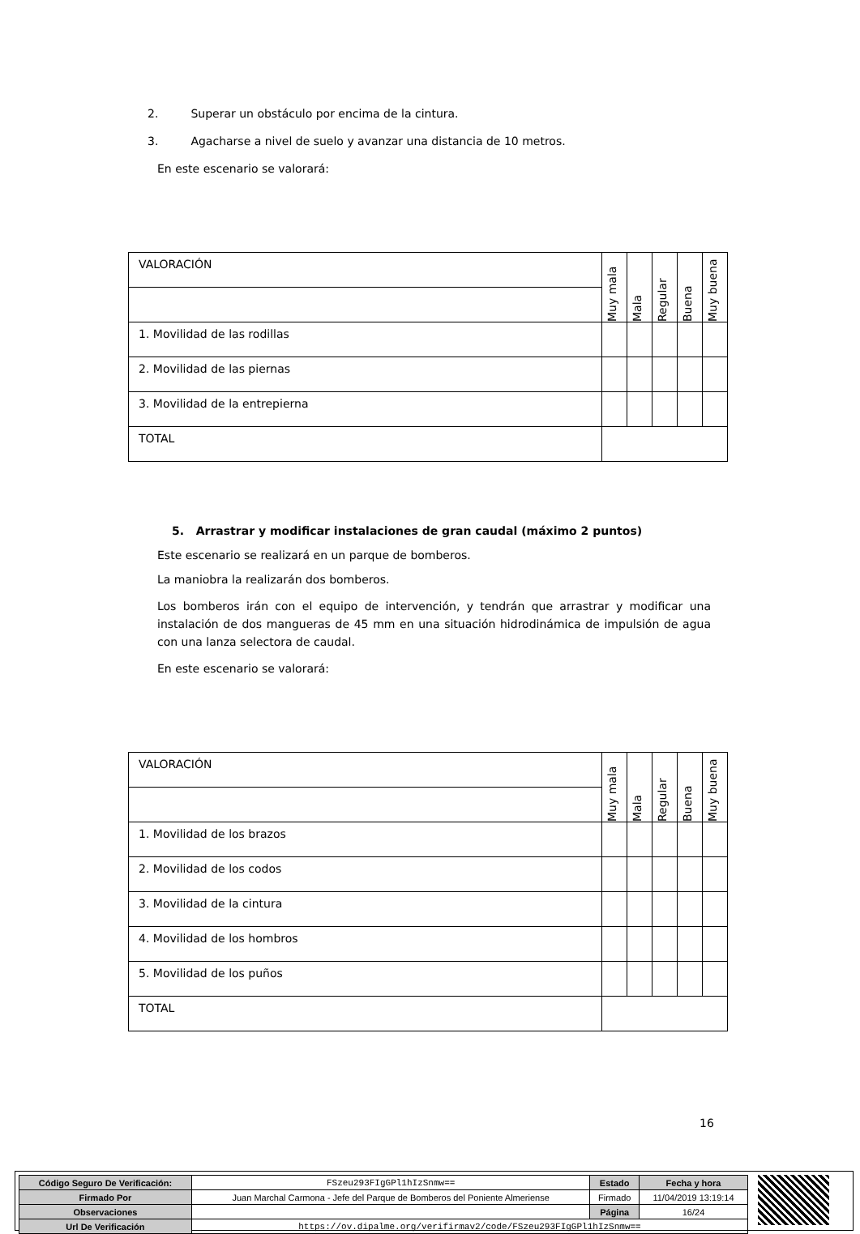2. Superar un obstáculo por encima de la cintura.
3. Agacharse a nivel de suelo y avanzar una distancia de 10 metros.
En este escenario se valorará:
| VALORACIÓN | Muy mala | Mala | Regular | Buena | Muy buena |
| 1. Movilidad de las rodillas | | | | | |
| 2. Movilidad de las piernas | | | | | |
| 3. Movilidad de la entrepierna | | | | | |
| TOTAL | | | | | |
5. Arrastrar y modificar instalaciones de gran caudal (máximo 2 puntos)
Este escenario se realizará en un parque de bomberos.
La maniobra la realizarán dos bomberos.
Los bomberos irán con el equipo de intervención, y tendrán que arrastrar y modificar una instalación de dos mangueras de 45 mm en una situación hidrodinámica de impulsión de agua con una lanza selectora de caudal.
En este escenario se valorará:
| VALORACIÓN | Muy mala | Mala | Regular | Buena | Muy buena |
| 1. Movilidad de los brazos | | | | | |
| 2. Movilidad de los codos | | | | | |
| 3. Movilidad de la cintura | | | | | |
| 4. Movilidad de los hombros | | | | | |
| 5. Movilidad de los puños | | | | | |
| TOTAL | | | | | |
16
| Código Seguro De Verificación: | FSzeu293FIgGPl1hIzSnmw== | Estado | Fecha y hora |
| Firmado Por | Juan Marchal Carmona - Jefe del Parque de Bomberos del Poniente Almeriense | Firmado | 11/04/2019 13:19:14 |
| Observaciones | | Página | 16/24 |
| Url De Verificación | https://ov.dipalme.org/verifirmav2/code/FSzeu293FIgGPl1hIzSnmw== | | |